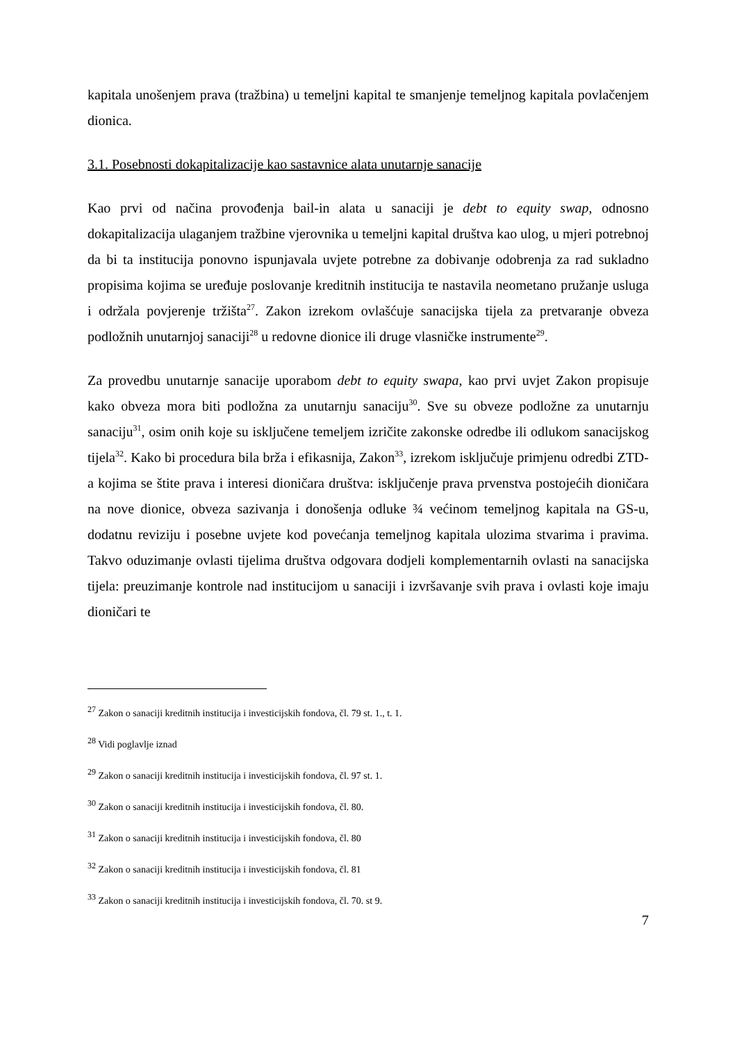kapitala unošenjem prava (tražbina) u temeljni kapital te smanjenje temeljnog kapitala povlačenjem dionica.
3.1. Posebnosti dokapitalizacije kao sastavnice alata unutarnje sanacije
Kao prvi od načina provođenja bail-in alata u sanaciji je debt to equity swap, odnosno dokapitalizacija ulaganjem tražbine vjerovnika u temeljni kapital društva kao ulog, u mjeri potrebnoj da bi ta institucija ponovno ispunjavala uvjete potrebne za dobivanje odobrenja za rad sukladno propisima kojima se uređuje poslovanje kreditnih institucija te nastavila neometano pružanje usluga i održala povjerenje tržišta<sup>27</sup>. Zakon izrekom ovlašćuje sanacijska tijela za pretvaranje obveza podložnih unutarnjoj sanaciji<sup>28</sup> u redovne dionice ili druge vlasničke instrumente<sup>29</sup>.
Za provedbu unutarnje sanacije uporabom debt to equity swapa, kao prvi uvjet Zakon propisuje kako obveza mora biti podložna za unutarnju sanaciju<sup>30</sup>. Sve su obveze podložne za unutarnju sanaciju<sup>31</sup>, osim onih koje su isključene temeljem izričite zakonske odredbe ili odlukom sanacijskog tijela<sup>32</sup>. Kako bi procedura bila brža i efikasnija, Zakon<sup>33</sup>, izrekom isključuje primjenu odredbi ZTD-a kojima se štite prava i interesi dioničara društva: isključenje prava prvenstva postojećih dioničara na nove dionice, obveza sazivanja i donošenja odluke ¾ većinom temeljnog kapitala na GS-u, dodatnu reviziju i posebne uvjete kod povećanja temeljnog kapitala ulozima stvarima i pravima. Takvo oduzimanje ovlasti tijelima društva odgovara dodjeli komplementarnih ovlasti na sanacijska tijela: preuzimanje kontrole nad institucijom u sanaciji i izvršavanje svih prava i ovlasti koje imaju dioničari te
<sup>27</sup> Zakon o sanaciji kreditnih institucija i investicijskih fondova, čl. 79 st. 1., t. 1.
<sup>28</sup> Vidi poglavlje iznad
<sup>29</sup> Zakon o sanaciji kreditnih institucija i investicijskih fondova, čl. 97 st. 1.
<sup>30</sup> Zakon o sanaciji kreditnih institucija i investicijskih fondova, čl. 80.
<sup>31</sup> Zakon o sanaciji kreditnih institucija i investicijskih fondova, čl. 80
<sup>32</sup> Zakon o sanaciji kreditnih institucija i investicijskih fondova, čl. 81
<sup>33</sup> Zakon o sanaciji kreditnih institucija i investicijskih fondova, čl. 70. st 9.
7